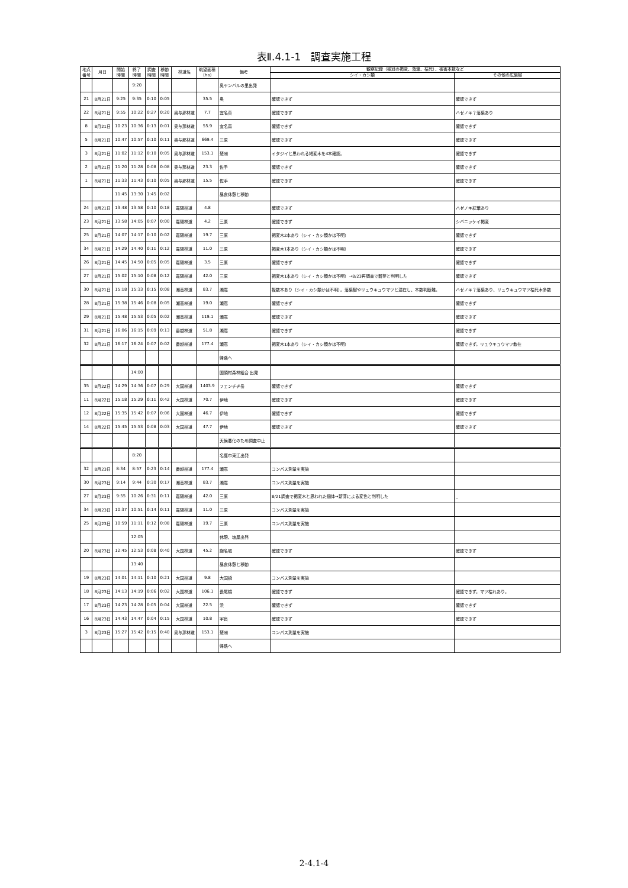表Ⅱ.4.1-1　調査実施工程
| 地点 番号 | 月日 | 開始 時間 | 終了 時間 | 調査 時間 | 移動 時間 | 林道名 | 眺望面積 (ha) | 備考 | 観察記録（樹冠の褐変、落葉、枯死）、被害本数など | |
| --- | --- | --- | --- | --- | --- | --- | --- | --- | --- | --- |
| | | | | | | | | | シイ・カシ類 | その他の広葉樹 |
| | | | 9:20 | | | | | 奥ヤンバルの里出発 | | |
| 21 | 8月21日 | 9:25 | 9:35 | 0:10 | 0:05 | | 35.5 | 奥 | 確認できず | 確認できず |
| 22 | 8月21日 | 9:55 | 10:22 | 0:27 | 0:20 | 奥与那林道 | 7.7 | 宜名真 | 確認できず | ハゼノキ？落葉あり |
| 8 | 8月21日 | 10:23 | 10:36 | 0:13 | 0:01 | 奥与那林道 | 55.9 | 宜名真 | 確認できず | 確認できず |
| 5 | 8月21日 | 10:47 | 10:57 | 0:10 | 0:11 | 奥与那林道 | 669.4 | 三原 | 確認できず | 確認できず |
| 3 | 8月21日 | 11:02 | 11:12 | 0:10 | 0:05 | 奥与那林道 | 153.1 | 楚洲 | イタジイと思われる褐変木を4本確認。 | 確認できず |
| 2 | 8月21日 | 11:20 | 11:28 | 0:08 | 0:08 | 奥与那林道 | 23.3 | 佐手 | 確認できず | 確認できず |
| 1 | 8月21日 | 11:33 | 11:43 | 0:10 | 0:05 | 奥与那林道 | 15.5 | 佐手 | 確認できず | 確認できず |
| | | 11:45 | 13:30 | 1:45 | 0:02 | | | 昼食休憩と移動 | | |
| 24 | 8月21日 | 13:48 | 13:58 | 0:10 | 0:18 | 嘉陽林道 | 4.8 | | 確認できず | ハゼノキ紅葉あり |
| 23 | 8月21日 | 13:58 | 14:05 | 0:07 | 0:00 | 嘉陽林道 | 4.2 | 三原 | 確認できず | シバニッケイ褐変 |
| 25 | 8月21日 | 14:07 | 14:17 | 0:10 | 0:02 | 嘉陽林道 | 19.7 | 三原 | 褐変木2本あり（シイ・カシ類かは不明） | 確認できず |
| 34 | 8月21日 | 14:29 | 14:40 | 0:11 | 0:12 | 嘉陽林道 | 11.0 | 三原 | 褐変木1本あり（シイ・カシ類かは不明） | 確認できず |
| 26 | 8月21日 | 14:45 | 14:50 | 0:05 | 0:05 | 嘉陽林道 | 3.5 | 三原 | 確認できず | 確認できず |
| 27 | 8月21日 | 15:02 | 15:10 | 0:08 | 0:12 | 嘉陽林道 | 42.0 | 三原 | 褐変木1本あり（シイ・カシ類かは不明）→8/23再調査で新芽と判明した | 確認できず |
| 30 | 8月21日 | 15:18 | 15:33 | 0:15 | 0:08 | 瀬高林道 | 83.7 | 瀬嵩 | 複数本あり（シイ・カシ類かは不明）。落葉樹やリュウキュウマツと混在し、本数判断難。 | ハゼノキ？落葉あり、リュウキュウマツ枯死木多数 |
| 28 | 8月21日 | 15:38 | 15:46 | 0:08 | 0:05 | 瀬高林道 | 19.0 | 瀬嵩 | 確認できず | 確認できず |
| 29 | 8月21日 | 15:48 | 15:53 | 0:05 | 0:02 | 瀬高林道 | 119.1 | 瀬嵩 | 確認できず | 確認できず |
| 31 | 8月21日 | 16:06 | 16:15 | 0:09 | 0:13 | 番越林道 | 51.8 | 瀬嵩 | 確認できず | 確認できず |
| 32 | 8月21日 | 16:17 | 16:24 | 0:07 | 0:02 | 番越林道 | 177.4 | 瀬嵩 | 褐変木1本あり（シイ・カシ類かは不明） | 確認できず。リュウキュウマツ散在 |
| | | | | | | | | 帰路へ | | |
| | | | 14:00 | | | | | 国頭村森林組合 出発 | | |
| 35 | 8月22日 | 14:29 | 14:36 | 0:07 | 0:29 | 大国林道 | 1403.9 | フェンチヂ岳 | 確認できず | 確認できず |
| 11 | 8月22日 | 15:18 | 15:29 | 0:11 | 0:42 | 大国林道 | 70.7 | 伊地 | 確認できず | 確認できず |
| 12 | 8月22日 | 15:35 | 15:42 | 0:07 | 0:06 | 大国林道 | 46.7 | 伊地 | 確認できず | 確認できず |
| 14 | 8月22日 | 15:45 | 15:53 | 0:08 | 0:03 | 大国林道 | 47.7 | 伊地 | 確認できず | 確認できず |
| | | | | | | | | 天候悪化のため調査中止 | | |
| | | | 8:20 | | | | | 名護市東江出発 | | |
| 32 | 8月23日 | 8:34 | 8:57 | 0:23 | 0:14 | 番越林道 | 177.4 | 瀬嵩 | コンパス測量を実施 | |
| 30 | 8月23日 | 9:14 | 9:44 | 0:30 | 0:17 | 瀬高林道 | 83.7 | 瀬嵩 | コンパス測量を実施 | |
| 27 | 8月23日 | 9:55 | 10:26 | 0:31 | 0:11 | 嘉陽林道 | 42.0 | 三原 | 8/21調査で褐変木と思われた個体→新芽による変色と判明した | _ |
| 34 | 8月23日 | 10:37 | 10:51 | 0:14 | 0:11 | 嘉陽林道 | 11.0 | 三原 | コンパス測量を実施 | |
| 25 | 8月23日 | 10:59 | 11:11 | 0:12 | 0:08 | 嘉陽林道 | 19.7 | 三原 | コンパス測量を実施 | |
| | | | 12:05 | | | | | 休憩、塩屋出発 | | |
| 20 | 8月23日 | 12:45 | 12:53 | 0:08 | 0:40 | 大国林道 | 45.2 | 謝名城 | 確認できず | 確認できず |
| | | | 13:40 | | | | | 昼食休憩と移動 | | |
| 19 | 8月23日 | 14:01 | 14:11 | 0:10 | 0:21 | 大国林道 | 9.8 | 大国橋 | コンパス測量を実施 | |
| 18 | 8月23日 | 14:13 | 14:19 | 0:06 | 0:02 | 大国林道 | 106.1 | 長尾橋 | 確認できず | 確認できず。マツ枯れあり。 |
| 17 | 8月23日 | 14:23 | 14:28 | 0:05 | 0:04 | 大国林道 | 22.5 | 浜 | 確認できず | 確認できず |
| 16 | 8月23日 | 14:43 | 14:47 | 0:04 | 0:15 | 大国林道 | 10.8 | 宇良 | 確認できず | 確認できず |
| 3 | 8月23日 | 15:27 | 15:42 | 0:15 | 0:40 | 奥与那林道 | 153.1 | 楚洲 | コンパス測量を実施 | |
| | | | | | | | | 帰路へ | | |
2-4.1-4